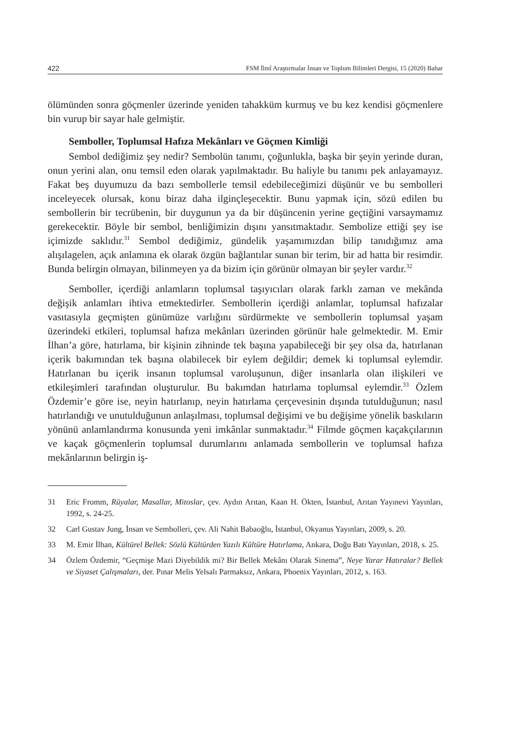422 FSM İlmî Araştırmalar İnsan ve Toplum Bilimleri Dergisi, 15 (2020) Bahar
ölümünden sonra göçmenler üzerinde yeniden tahakküm kurmuş ve bu kez kendisi göçmenlere bin vurup bir sayar hale gelmiştir.
Semboller, Toplumsal Hafıza Mekânları ve Göçmen Kimliği
Sembol dediğimiz şey nedir? Sembolün tanımı, çoğunlukla, başka bir şeyin yerinde duran, onun yerini alan, onu temsil eden olarak yapılmaktadır. Bu haliyle bu tanımı pek anlayamayız. Fakat beş duyumuzu da bazı sembollerle temsil edebileceğimizi düşünür ve bu sembolleri inceleyecek olursak, konu biraz daha ilginçleşecektir. Bunu yapmak için, sözü edilen bu sembollerin bir tecrübenin, bir duygunun ya da bir düşüncenin yerine geçtiğini varsaymamız gerekecektir. Böyle bir sembol, benliğimizin dışını yansıtmaktadır. Sembolize ettiği şey ise içimizde saklıdır.<sup>31</sup> Sembol dediğimiz, gündelik yaşamımızdan bilip tanıdığımız ama alışılagelen, açık anlamına ek olarak özgün bağlantılar sunan bir terim, bir ad hatta bir resimdir. Bunda belirgin olmayan, bilinmeyen ya da bizim için görünür olmayan bir şeyler vardır.<sup>32</sup>
Semboller, içerdiği anlamların toplumsal taşıyıcıları olarak farklı zaman ve mekânda değişik anlamları ihtiva etmektedirler. Sembollerin içerdiği anlamlar, toplumsal hafızalar vasıtasıyla geçmişten günümüze varlığını sürdürmekte ve sembollerin toplumsal yaşam üzerindeki etkileri, toplumsal hafıza mekânları üzerinden görünür hale gelmektedir. M. Emir İlhan’a göre, hatırlama, bir kişinin zihninde tek başına yapabileceği bir şey olsa da, hatırlanan içerik bakımından tek başına olabilecek bir eylem değildir; demek ki toplumsal eylemdir. Hatırlanan bu içerik insanın toplumsal varoluşunun, diğer insanlarla olan ilişkileri ve etkileşimleri tarafından oluşturulur. Bu bakımdan hatırlama toplumsal eylemdir.<sup>33</sup> Özlem Özdemir’e göre ise, neyin hatırlanıp, neyin hatırlama çerçevesinin dışında tutulduğunun; nasıl hatırlandığı ve unutulduğunun anlaşılması, toplumsal değişimi ve bu değişime yönelik baskıların yönünü anlamlandırma konusunda yeni imkânlar sunmaktadır.<sup>34</sup> Filmde göçmen kaçakçılarının ve kaçak göçmenlerin toplumsal durumlarını anlamada sembollerin ve toplumsal hafıza mekânlarının belirgin iş-
31 Eric Fromm, Rüyalar, Masallar, Mitoslar, çev. Aydın Arıtan, Kaan H. Ökten, İstanbul, Arıtan Yayınevi Yayınları, 1992, s. 24-25.
32 Carl Gustav Jung, İnsan ve Sembolleri, çev. Ali Nahit Babaoğlu, İstanbul, Okyanus Yayınları, 2009, s. 20.
33 M. Emir İlhan, Kültürel Bellek: Sözlü Kültürden Yazılı Kültüre Hatırlama, Ankara, Doğu Batı Yayınları, 2018, s. 25.
34 Özlem Özdemir, “Geçmişe Mazi Diyebildik mi? Bir Bellek Mekânı Olarak Sinema”, Neye Yarar Hatıralar? Bellek ve Siyaset Çalışmaları, der. Pınar Melis Yelsalı Parmaksız, Ankara, Phoenix Yayınları, 2012, s. 163.